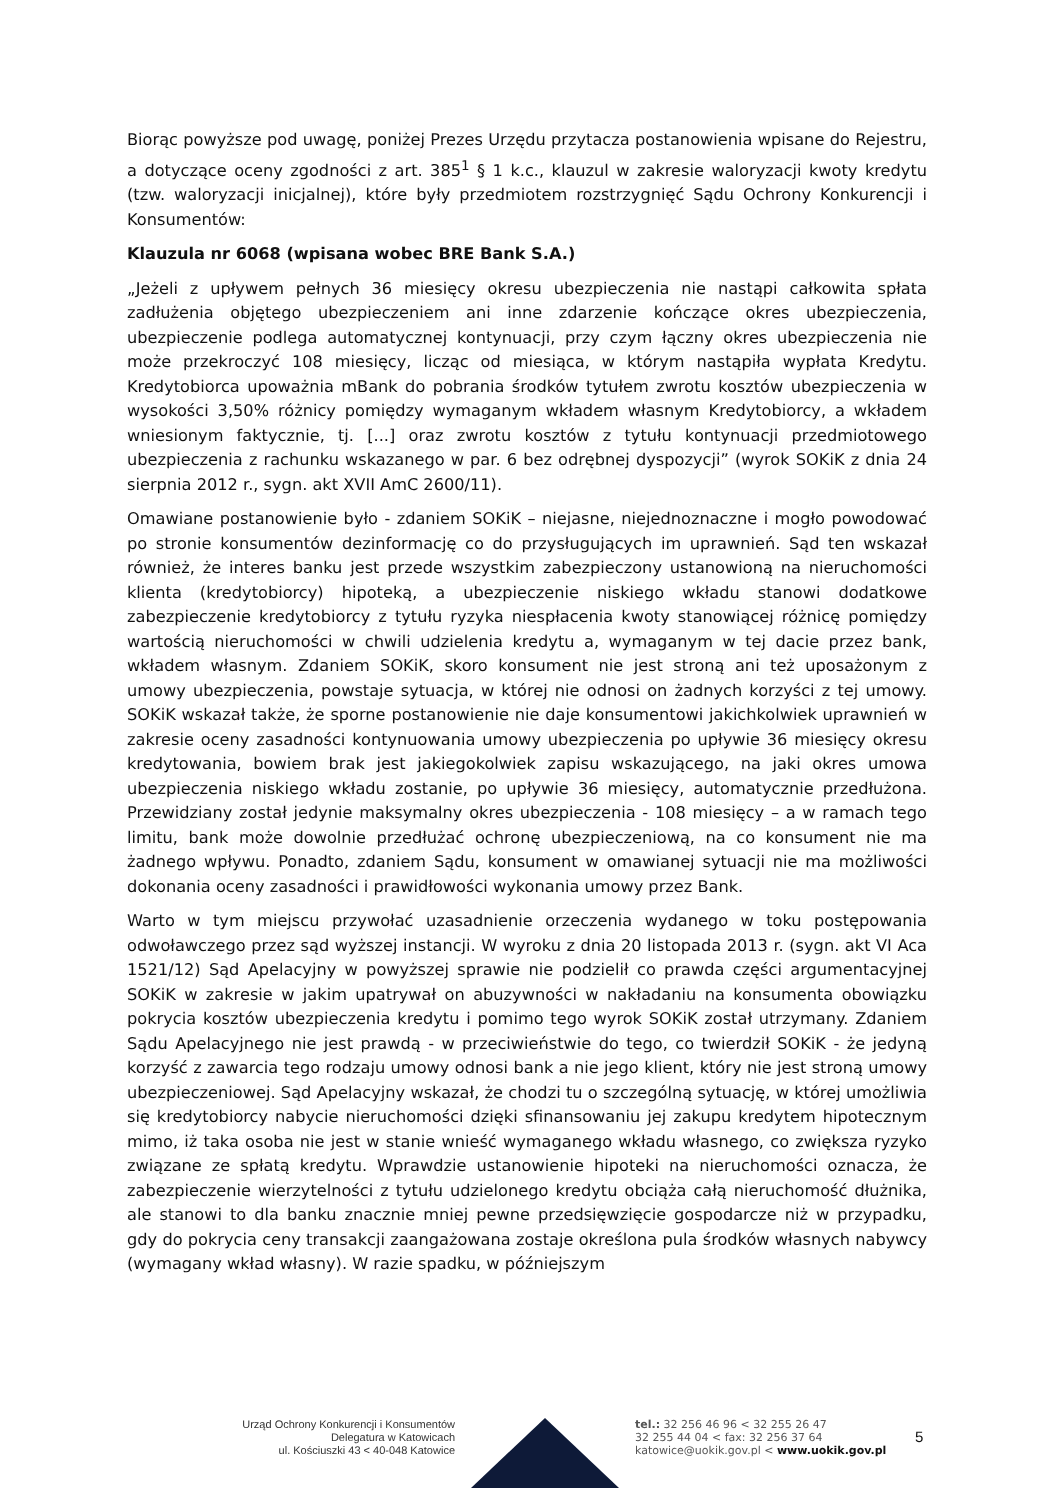Biorąc powyższe pod uwagę, poniżej Prezes Urzędu przytacza postanowienia wpisane do Rejestru, a dotyczące oceny zgodności z art. 385<sup>1</sup> § 1 k.c., klauzul w zakresie waloryzacji kwoty kredytu (tzw. waloryzacji inicjalnej), które były przedmiotem rozstrzygnięć Sądu Ochrony Konkurencji i Konsumentów:
Klauzula nr 6068 (wpisana wobec BRE Bank S.A.)
„Jeżeli z upływem pełnych 36 miesięcy okresu ubezpieczenia nie nastąpi całkowita spłata zadłużenia objętego ubezpieczeniem ani inne zdarzenie kończące okres ubezpieczenia, ubezpieczenie podlega automatycznej kontynuacji, przy czym łączny okres ubezpieczenia nie może przekroczyć 108 miesięcy, licząc od miesiąca, w którym nastąpiła wypłata Kredytu. Kredytobiorca upoważnia mBank do pobrania środków tytułem zwrotu kosztów ubezpieczenia w wysokości 3,50% różnicy pomiędzy wymaganym wkładem własnym Kredytobiorcy, a wkładem wniesionym faktycznie, tj. [...] oraz zwrotu kosztów z tytułu kontynuacji przedmiotowego ubezpieczenia z rachunku wskazanego w par. 6 bez odrębnej dyspozycji” (wyrok SOKiK z dnia 24 sierpnia 2012 r., sygn. akt XVII AmC 2600/11).
Omawiane postanowienie było - zdaniem SOKiK – niejasne, niejednoznaczne i mogło powodować po stronie konsumentów dezinformację co do przysługujących im uprawnień. Sąd ten wskazał również, że interes banku jest przede wszystkim zabezpieczony ustanowioną na nieruchomości klienta (kredytobiorcy) hipoteką, a ubezpieczenie niskiego wkładu stanowi dodatkowe zabezpieczenie kredytobiorcy z tytułu ryzyka niespłacenia kwoty stanowiącej różnicę pomiędzy wartością nieruchomości w chwili udzielenia kredytu a, wymaganym w tej dacie przez bank, wkładem własnym. Zdaniem SOKiK, skoro konsument nie jest stroną ani też uposażonym z umowy ubezpieczenia, powstaje sytuacja, w której nie odnosi on żadnych korzyści z tej umowy. SOKiK wskazał także, że sporne postanowienie nie daje konsumentowi jakichkolwiek uprawnień w zakresie oceny zasadności kontynuowania umowy ubezpieczenia po upływie 36 miesięcy okresu kredytowania, bowiem brak jest jakiegokolwiek zapisu wskazującego, na jaki okres umowa ubezpieczenia niskiego wkładu zostanie, po upływie 36 miesięcy, automatycznie przedłużona. Przewidziany został jedynie maksymalny okres ubezpieczenia - 108 miesięcy – a w ramach tego limitu, bank może dowolnie przedłużać ochronę ubezpieczeniową, na co konsument nie ma żadnego wpływu. Ponadto, zdaniem Sądu, konsument w omawianej sytuacji nie ma możliwości dokonania oceny zasadności i prawidłowości wykonania umowy przez Bank.
Warto w tym miejscu przywołać uzasadnienie orzeczenia wydanego w toku postępowania odwoławczego przez sąd wyższej instancji. W wyroku z dnia 20 listopada 2013 r. (sygn. akt VI Aca 1521/12) Sąd Apelacyjny w powyższej sprawie nie podzielił co prawda części argumentacyjnej SOKiK w zakresie w jakim upatrywał on abuzywności w nakładaniu na konsumenta obowiązku pokrycia kosztów ubezpieczenia kredytu i pomimo tego wyrok SOKiK został utrzymany. Zdaniem Sądu Apelacyjnego nie jest prawdą - w przeciwieństwie do tego, co twierdził SOKiK - że jedyną korzyść z zawarcia tego rodzaju umowy odnosi bank a nie jego klient, który nie jest stroną umowy ubezpieczeniowej. Sąd Apelacyjny wskazał, że chodzi tu o szczególną sytuację, w której umożliwia się kredytobiorcy nabycie nieruchomości dzięki sfinansowaniu jej zakupu kredytem hipotecznym mimo, iż taka osoba nie jest w stanie wnieść wymaganego wkładu własnego, co zwiększa ryzyko związane ze spłatą kredytu. Wprawdzie ustanowienie hipoteki na nieruchomości oznacza, że zabezpieczenie wierzytelności z tytułu udzielonego kredytu obciąża całą nieruchomość dłużnika, ale stanowi to dla banku znacznie mniej pewne przedsięwzięcie gospodarcze niż w przypadku, gdy do pokrycia ceny transakcji zaangażowana zostaje określona pula środków własnych nabywcy (wymagany wkład własny). W razie spadku, w późniejszym
Urząd Ochrony Konkurencji i Konsumentów
Delegatura w Katowicach
ul. Kościuszki 43 < 40-048 Katowice
tel.: 32 256 46 96 < 32 255 26 47
32 255 44 04 < fax: 32 256 37 64
katowice@uokik.gov.pl < www.uokik.gov.pl
5